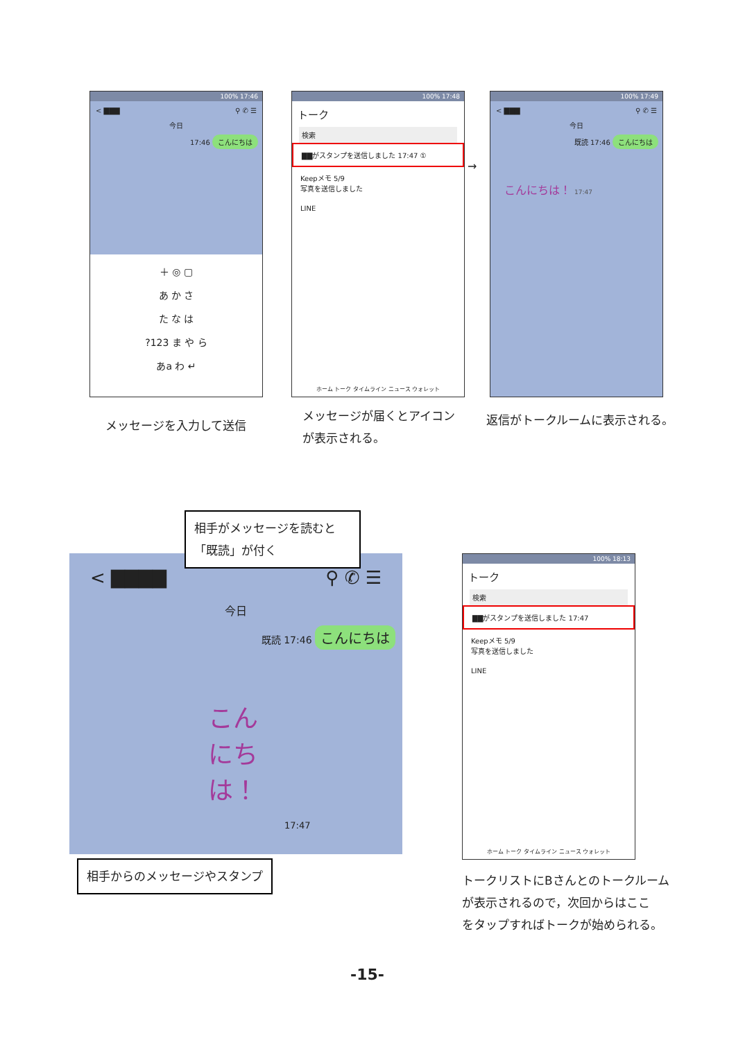100% 17:46
< ▇▇▇ ⚲ ✆ ☰
今日
17:46 こんにちは
＋ ◎ ▢
あ か さ
た な は
?123 ま や ら
あa わ ↵
100% 17:48
トーク
検索
▇▇がスタンプを送信しました 17:47 ①
Keepメモ 5/9
写真を送信しました
LINE
ホーム トーク タイムライン ニュース ウォレット
→
100% 17:49
< ▇▇▇ ⚲ ✆ ☰
今日
既読 17:46 こんにちは
こんにちは！ 17:47
メッセージを入力して送信
メッセージが届くとアイコン
が表示される。
返信がトークルームに表示される。
< ▇▇▇▇ ⚲ ✆ ☰
今日
既読 17:46 こんにちは
こんにちは！
17:47
相手がメッセージを読むと「既読」が付く
相手からのメッセージやスタンプ
100% 18:13
トーク
検索
▇▇がスタンプを送信しました 17:47
Keepメモ 5/9
写真を送信しました
LINE
ホーム トーク タイムライン ニュース ウォレット
トークリストにBさんとのトークルーム
が表示されるので，次回からはここ
をタップすればトークが始められる。
-15-